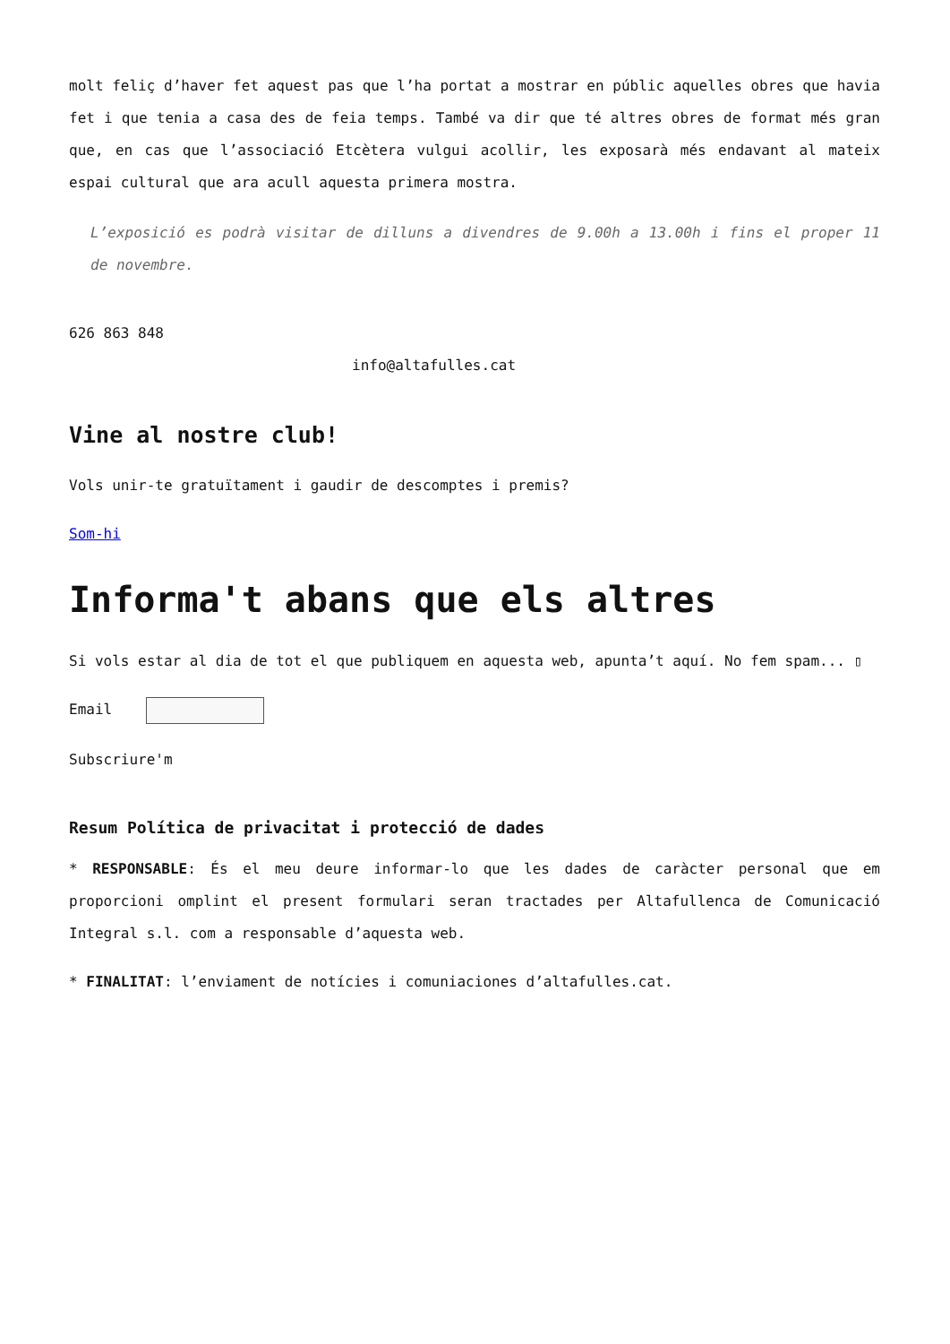molt feliç d’haver fet aquest pas que l’ha portat a mostrar en públic aquelles obres que havia fet i que tenia a casa des de feia temps. També va dir que té altres obres de format més gran que, en cas que l’associació Etcètera vulgui acollir, les exposarà més endavant al mateix espai cultural que ara acull aquesta primera mostra.
L’exposició es podrà visitar de dilluns a divendres de 9.00h a 13.00h i fins el proper 11 de novembre.
626 863 848
info@altafulles.cat
Vine al nostre club!
Vols unir-te gratuïtament i gaudir de descomptes i premis?
Som-hi
Informa't abans que els altres
Si vols estar al dia de tot el que publiquem en aquesta web, apunta’t aquí. No fem spam... ▯
Email
Subscriure'm
Resum Política de privacitat i protecció de dades
* RESPONSABLE: És el meu deure informar-lo que les dades de caràcter personal que em proporcioni omplint el present formulari seran tractades per Altafullenca de Comunicació Integral s.l. com a responsable d’aquesta web.
* FINALITAT: l’enviament de notícies i comuniaciones d’altafulles.cat.